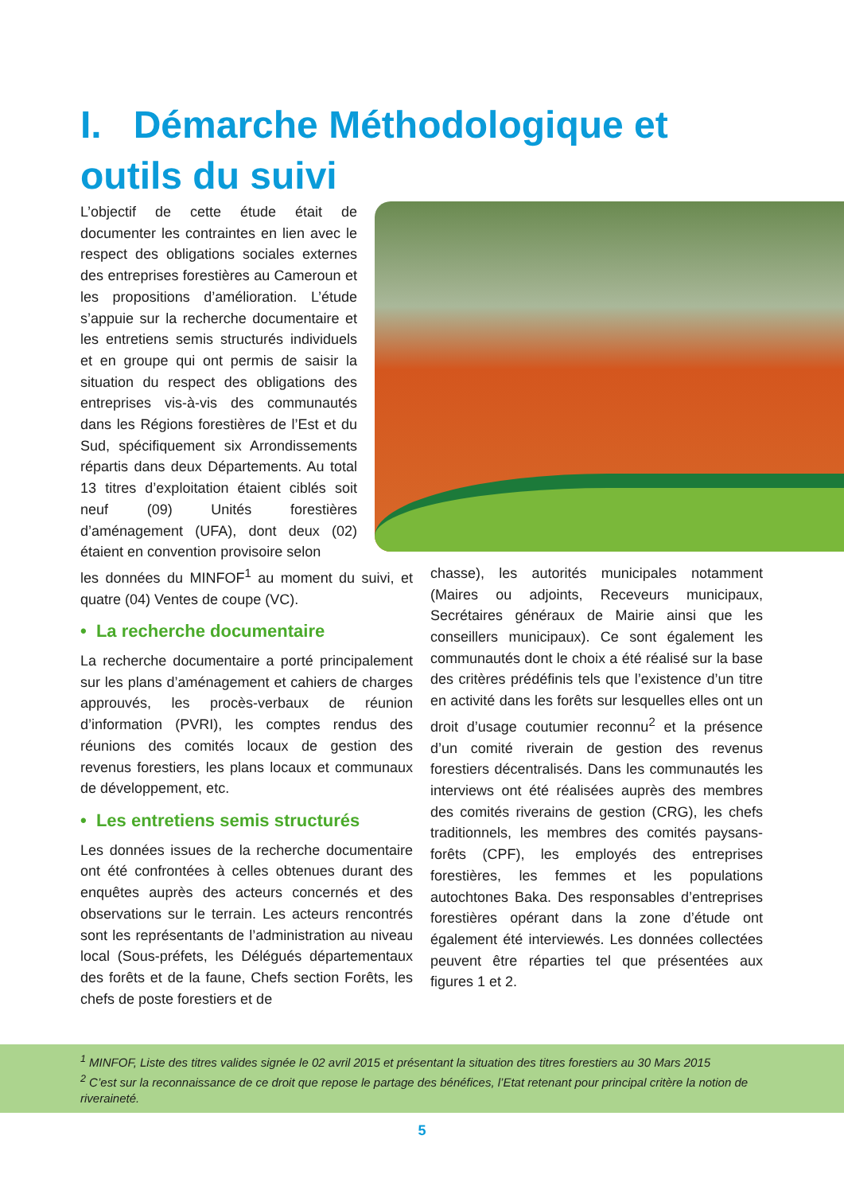I. Démarche Méthodologique et outils du suivi
L’objectif de cette étude était de documenter les contraintes en lien avec le respect des obligations sociales externes des entreprises forestières au Cameroun et les propositions d’amélioration. L’étude s’appuie sur la recherche documentaire et les entretiens semis structurés individuels et en groupe qui ont permis de saisir la situation du respect des obligations des entreprises vis-à-vis des communautés dans les Régions forestières de l’Est et du Sud, spécifiquement six Arrondissements répartis dans deux Départements. Au total 13 titres d’exploitation étaient ciblés soit neuf (09) Unités forestières d’aménagement (UFA), dont deux (02) étaient en convention provisoire selon
les données du MINFOF<sup>1</sup> au moment du suivi, et quatre (04) Ventes de coupe (VC).
• La recherche documentaire
La recherche documentaire a porté principalement sur les plans d’aménagement et cahiers de charges approuvés, les procès-verbaux de réunion d’information (PVRI), les comptes rendus des réunions des comités locaux de gestion des revenus forestiers, les plans locaux et communaux de développement, etc.
• Les entretiens semis structurés
Les données issues de la recherche documentaire ont été confrontées à celles obtenues durant des enquêtes auprès des acteurs concernés et des observations sur le terrain. Les acteurs rencontrés sont les représentants de l’administration au niveau local (Sous-préfets, les Délégués départementaux des forêts et de la faune, Chefs section Forêts, les chefs de poste forestiers et de
chasse), les autorités municipales notamment (Maires ou adjoints, Receveurs municipaux, Secrétaires généraux de Mairie ainsi que les conseillers municipaux). Ce sont également les communautés dont le choix a été réalisé sur la base des critères prédéfinis tels que l’existence d’un titre en activité dans les forêts sur lesquelles elles ont un droit d’usage coutumier reconnu<sup>2</sup> et la présence d’un comité riverain de gestion des revenus forestiers décentralisés. Dans les communautés les interviews ont été réalisées auprès des membres des comités riverains de gestion (CRG), les chefs traditionnels, les membres des comités paysans-forêts (CPF), les employés des entreprises forestières, les femmes et les populations autochtones Baka. Des responsables d’entreprises forestières opérant dans la zone d’étude ont également été interviewés. Les données collectées peuvent être réparties tel que présentées aux figures 1 et 2.
<sup>1</sup> MINFOF, Liste des titres valides signée le 02 avril 2015 et présentant la situation des titres forestiers au 30 Mars 2015
<sup>2</sup> C’est sur la reconnaissance de ce droit que repose le partage des bénéfices, l’Etat retenant pour principal critère la notion de riveraineté.
5